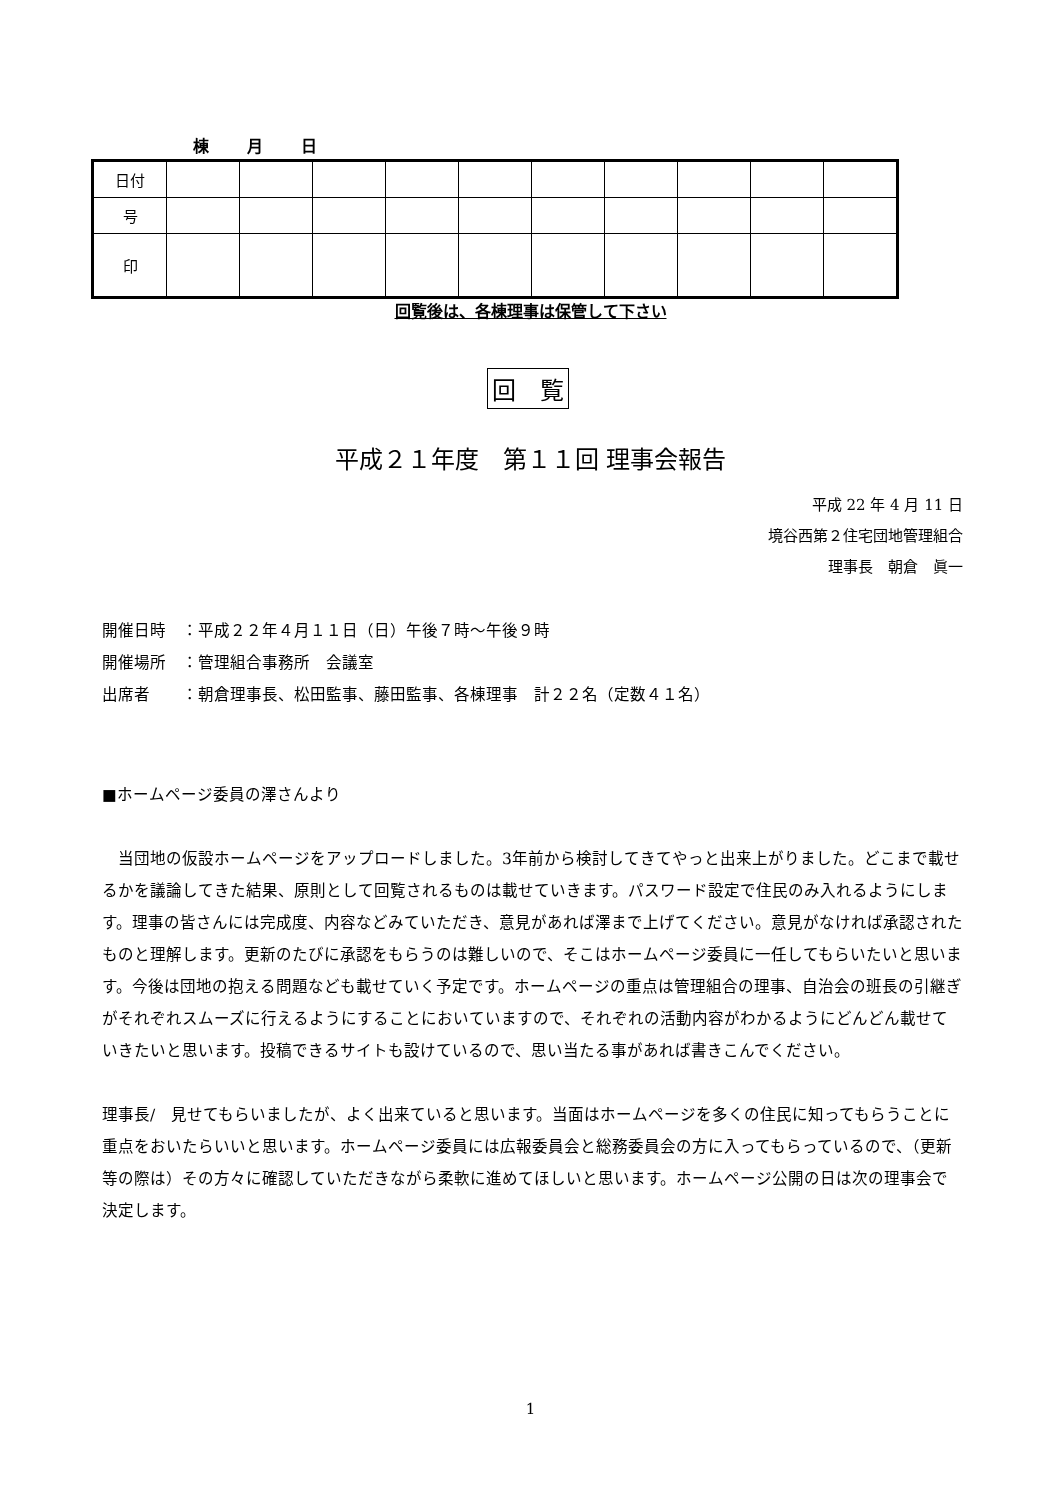棟　　月　　日
| 日付 | | | | | | | | | | |
| 号 | | | | | | | | | | |
| 印 | | | | | | | | | | |
回覧後は、各棟理事は保管して下さい
回　覧
平成２１年度　第１１回 理事会報告
平成 22 年 4 月 11 日
境谷西第２住宅団地管理組合
理事長　朝倉　眞一
開催日時　：平成２２年４月１１日（日）午後７時～午後９時
開催場所　：管理組合事務所　会議室
出席者　　：朝倉理事長、松田監事、藤田監事、各棟理事　計２２名（定数４１名）
■ホームページ委員の澤さんより
　当団地の仮設ホームページをアップロードしました。3年前から検討してきてやっと出来上がりました。どこまで載せるかを議論してきた結果、原則として回覧されるものは載せていきます。パスワード設定で住民のみ入れるようにします。理事の皆さんには完成度、内容などみていただき、意見があれば澤まで上げてください。意見がなければ承認されたものと理解します。更新のたびに承認をもらうのは難しいので、そこはホームページ委員に一任してもらいたいと思います。今後は団地の抱える問題なども載せていく予定です。ホームページの重点は管理組合の理事、自治会の班長の引継ぎがそれぞれスムーズに行えるようにすることにおいていますので、それぞれの活動内容がわかるようにどんどん載せていきたいと思います。投稿できるサイトも設けているので、思い当たる事があれば書きこんでください。
理事長/　見せてもらいましたが、よく出来ていると思います。当面はホームページを多くの住民に知ってもらうことに重点をおいたらいいと思います。ホームページ委員には広報委員会と総務委員会の方に入ってもらっているので、（更新等の際は）その方々に確認していただきながら柔軟に進めてほしいと思います。ホームページ公開の日は次の理事会で決定します。
1